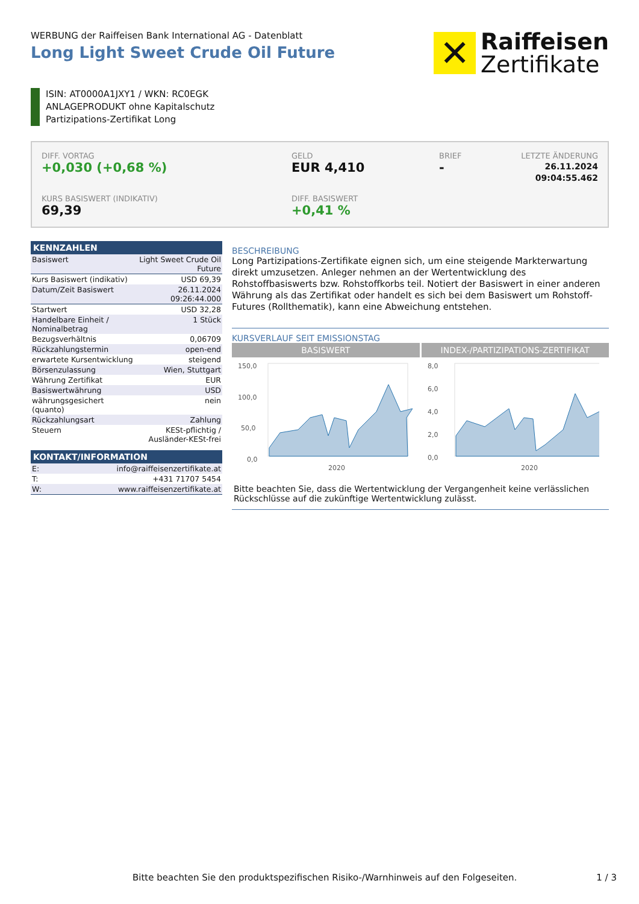WERBUNG der Raiffeisen Bank International AG - Datenblatt
Long Light Sweet Crude Oil Future
✕
Raiffeisen
Zertifikate
ISIN: AT0000A1JXY1 / WKN: RC0EGK
ANLAGEPRODUKT ohne Kapitalschutz
Partizipations-Zertifikat Long
DIFF. VORTAG
+0,030 (+0,68 %)
GELD
EUR 4,410
BRIEF
-
LETZTE ÄNDERUNG
26.11.2024
09:04:55.462
KURS BASISWERT (INDIKATIV)
69,39
DIFF. BASISWERT
+0,41 %
| KENNZAHLEN | |
| --- | --- |
| Basiswert | Light Sweet Crude Oil Future |
| Kurs Basiswert (indikativ) | USD 69,39 |
| Datum/Zeit Basiswert | 26.11.2024 09:26:44.000 |
| Startwert | USD 32,28 |
| Handelbare Einheit / Nominalbetrag | 1 Stück |
| Bezugsverhältnis | 0,06709 |
| Rückzahlungstermin | open-end |
| erwartete Kursentwicklung | steigend |
| Börsenzulassung | Wien, Stuttgart |
| Währung Zertifikat | EUR |
| Basiswertwährung | USD |
| währungsgesichert (quanto) | nein |
| Rückzahlungsart | Zahlung |
| Steuern | KESt-pflichtig / Ausländer-KESt-frei |
| KONTAKT/INFORMATION | |
| --- | --- |
| E: | info@raiffeisenzertifikate.at |
| T: | +431 71707 5454 |
| W: | www.raiffeisenzertifikate.at |
BESCHREIBUNG
Long Partizipations-Zertifikate eignen sich, um eine steigende Markterwartung direkt umzusetzen. Anleger nehmen an der Wertentwicklung des Rohstoffbasiswerts bzw. Rohstoffkorbs teil. Notiert der Basiswert in einer anderen Währung als das Zertifikat oder handelt es sich bei dem Basiswert um Rohstoff-Futures (Rollthematik), kann eine Abweichung entstehen.
KURSVERLAUF SEIT EMISSIONSTAG
BASISWERT INDEX-/PARTIZIPATIONS-ZERTIFIKAT
150,0
100,0
50,0
0,0
2020
8,0
6,0
4,0
2,0
0,0
2020
Bitte beachten Sie, dass die Wertentwicklung der Vergangenheit keine verlässlichen Rückschlüsse auf die zukünftige Wertentwicklung zulässt.
Bitte beachten Sie den produktspezifischen Risiko-/Warnhinweis auf den Folgeseiten. 1 / 3